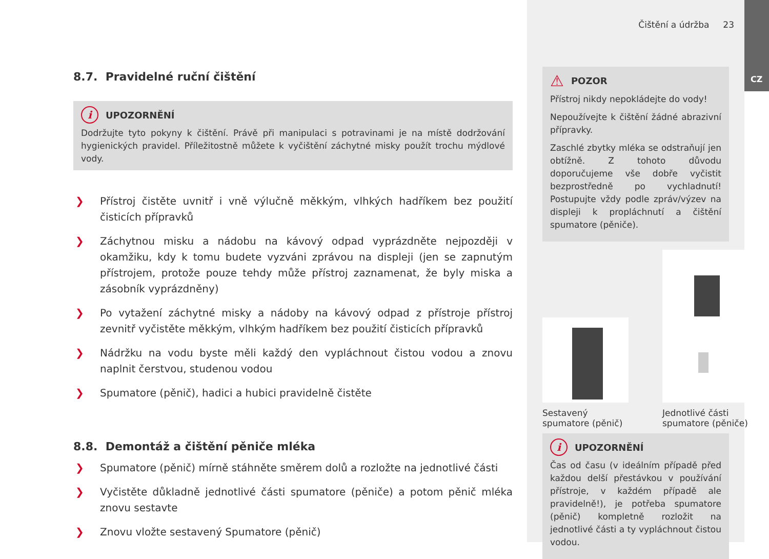8.7. Pravidelné ruční čištění
i UPOZORNĚNÍ
Dodržujte tyto pokyny k čištění. Právě při manipulaci s potravinami je na místě dodržování hygienických pravidel. Příležitostně můžete k vyčištění záchytné misky použít trochu mýdlové vody.
❯ Přístroj čistěte uvnitř i vně výlučně měkkým, vlhkých hadříkem bez použití čisticích přípravků
❯ Záchytnou misku a nádobu na kávový odpad vyprázdněte nejpozději v okamžiku, kdy k tomu budete vyzváni zprávou na displeji (jen se zapnutým přístrojem, protože pouze tehdy může přístroj zaznamenat, že byly miska a zásobník vyprázdněny)
❯ Po vytažení záchytné misky a nádoby na kávový odpad z přístroje přístroj zevnitř vyčistěte měkkým, vlhkým hadříkem bez použití čisticích přípravků
❯ Nádržku na vodu byste měli každý den vypláchnout čistou vodou a znovu naplnit čerstvou, studenou vodou
❯ Spumatore (pěnič), hadici a hubici pravidelně čistěte
8.8. Demontáž a čištění pěniče mléka
❯ Spumatore (pěnič) mírně stáhněte směrem dolů a rozložte na jednotlivé části
❯ Vyčistěte důkladně jednotlivé části spumatore (pěniče) a potom pěnič mléka znovu sestavte
❯ Znovu vložte sestavený Spumatore (pěnič)
Čištění a údržba 23
⚠ POZOR
Přístroj nikdy nepokládejte do vody!
Nepoužívejte k čištění žádné abrazivní přípravky.
Zaschlé zbytky mléka se odstraňují jen obtížně. Z tohoto důvodu doporučujeme vše dobře vyčistit bezprostředně po vychladnutí! Postupujte vždy podle zpráv/výzev na displeji k propláchnutí a čištění spumatore (pěniče).
Sestavený spumatore (pěnič)
Jednotlivé části spumatore (pěniče)
i UPOZORNĚNÍ
Čas od času (v ideálním případě před každou delší přestávkou v používání přístroje, v každém případě ale pravidelně!), je potřeba spumatore (pěnič) kompletně rozložit na jednotlivé části a ty vypláchnout čistou vodou.
CZ